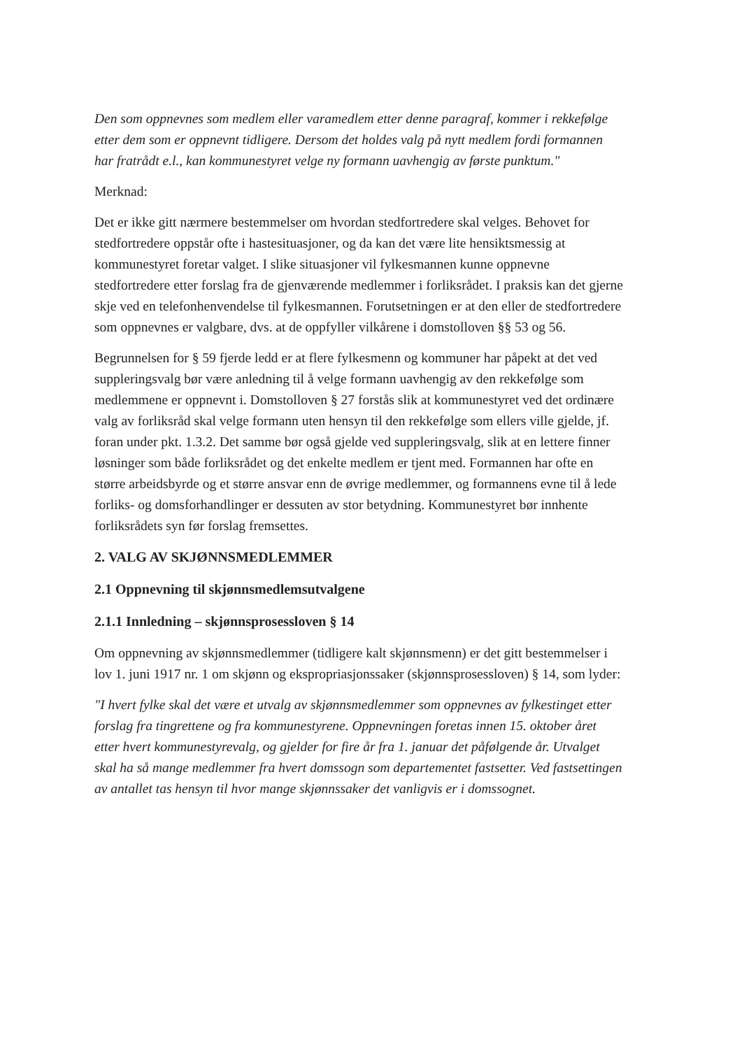Den som oppnevnes som medlem eller varamedlem etter denne paragraf, kommer i rekkefølge etter dem som er oppnevnt tidligere. Dersom det holdes valg på nytt medlem fordi formannen har fratrådt e.l., kan kommunestyret velge ny formann uavhengig av første punktum."
Merknad:
Det er ikke gitt nærmere bestemmelser om hvordan stedfortredere skal velges. Behovet for stedfortredere oppstår ofte i hastesituasjoner, og da kan det være lite hensiktsmessig at kommunestyret foretar valget. I slike situasjoner vil fylkesmannen kunne oppnevne stedfortredere etter forslag fra de gjenværende medlemmer i forliksrådet. I praksis kan det gjerne skje ved en telefonhenvendelse til fylkesmannen. Forutsetningen er at den eller de stedfortredere som oppnevnes er valgbare, dvs. at de oppfyller vilkårene i domstolloven §§ 53 og 56.
Begrunnelsen for § 59 fjerde ledd er at flere fylkesmenn og kommuner har påpekt at det ved suppleringsvalg bør være anledning til å velge formann uavhengig av den rekkefølge som medlemmene er oppnevnt i. Domstolloven § 27 forstås slik at kommunestyret ved det ordinære valg av forliksråd skal velge formann uten hensyn til den rekkefølge som ellers ville gjelde, jf. foran under pkt. 1.3.2. Det samme bør også gjelde ved suppleringsvalg, slik at en lettere finner løsninger som både forliksrådet og det enkelte medlem er tjent med. Formannen har ofte en større arbeidsbyrde og et større ansvar enn de øvrige medlemmer, og formannens evne til å lede forliks- og domsforhandlinger er dessuten av stor betydning. Kommunestyret bør innhente forliksrådets syn før forslag fremsettes.
2. VALG AV SKJØNNSMEDLEMMER
2.1 Oppnevning til skjønnsmedlemsutvalgene
2.1.1 Innledning – skjønnsprosessloven § 14
Om oppnevning av skjønnsmedlemmer (tidligere kalt skjønnsmenn) er det gitt bestemmelser i lov 1. juni 1917 nr. 1 om skjønn og ekspropriasjonssaker (skjønnsprosessloven) § 14, som lyder:
"I hvert fylke skal det være et utvalg av skjønnsmedlemmer som oppnevnes av fylkestinget etter forslag fra tingrettene og fra kommunestyrene. Oppnevningen foretas innen 15. oktober året etter hvert kommunestyrevalg, og gjelder for fire år fra 1. januar det påfølgende år. Utvalget skal ha så mange medlemmer fra hvert domssogn som departementet fastsetter. Ved fastsettingen av antallet tas hensyn til hvor mange skjønnssaker det vanligvis er i domssognet.